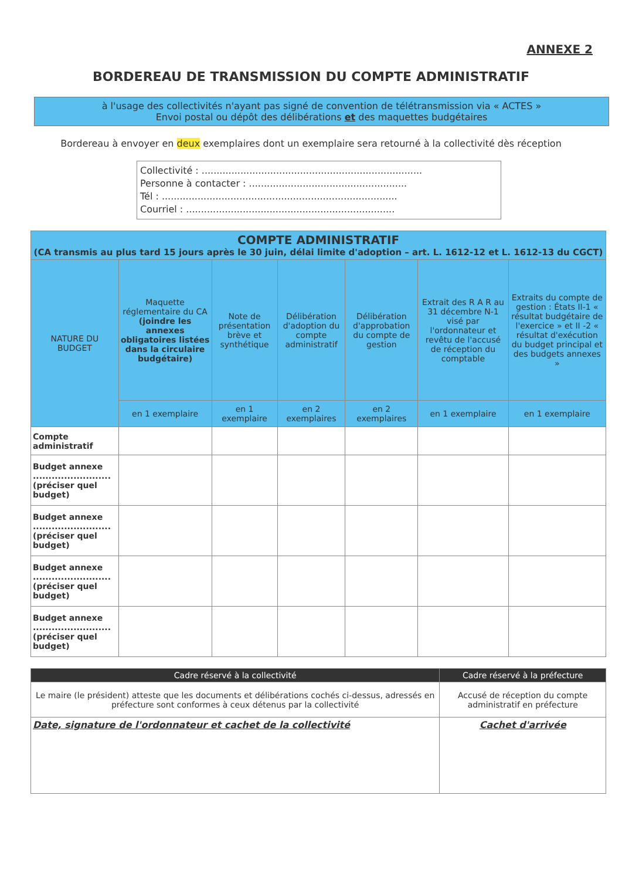ANNEXE 2
BORDEREAU DE TRANSMISSION DU COMPTE ADMINISTRATIF
à l'usage des collectivités n'ayant pas signé de convention de télétransmission via « ACTES »
Envoi postal ou dépôt des délibérations et des maquettes budgétaires
Bordereau à envoyer en deux exemplaires dont un exemplaire sera retourné à la collectivité dès réception
Collectivité : ..........................................................................
Personne à contacter : .....................................................
Tél : ...............................................................................
Courriel : ......................................................................
| COMPTE ADMINISTRATIF (CA transmis au plus tard 15 jours après le 30 juin, délai limite d'adoption – art. L. 1612-12 et L. 1612-13 du CGCT) | | | | | | |
| --- | --- | --- | --- | --- | --- | --- |
| NATURE DU BUDGET | Maquette réglementaire du CA (joindre les annexes obligatoires listées dans la circulaire budgétaire) | Note de présentation brève et synthétique | Délibération d'adoption du compte administratif | Délibération d'approbation du compte de gestion | Extrait des R A R au 31 décembre N-1 visé par l'ordonnateur et revêtu de l'accusé de réception du comptable | Extraits du compte de gestion : États II-1 « résultat budgétaire de l'exercice » et II -2 « résultat d'exécution du budget principal et des budgets annexes » |
| | en 1 exemplaire | en 1 exemplaire | en 2 exemplaires | en 2 exemplaires | en 1 exemplaire | en 1 exemplaire |
| Compte administratif | | | | | | |
| Budget annexe ......................... (préciser quel budget) | | | | | | |
| Budget annexe ......................... (préciser quel budget) | | | | | | |
| Budget annexe ......................... (préciser quel budget) | | | | | | |
| Budget annexe ......................... (préciser quel budget) | | | | | | |
| Cadre réservé à la collectivité | Cadre réservé à la préfecture |
| --- | --- |
| Le maire (le président) atteste que les documents et délibérations cochés ci-dessus, adressés en préfecture sont conformes à ceux détenus par la collectivité | Accusé de réception du compte administratif en préfecture |
| Date, signature de l'ordonnateur et cachet de la collectivité | Cachet d'arrivée |